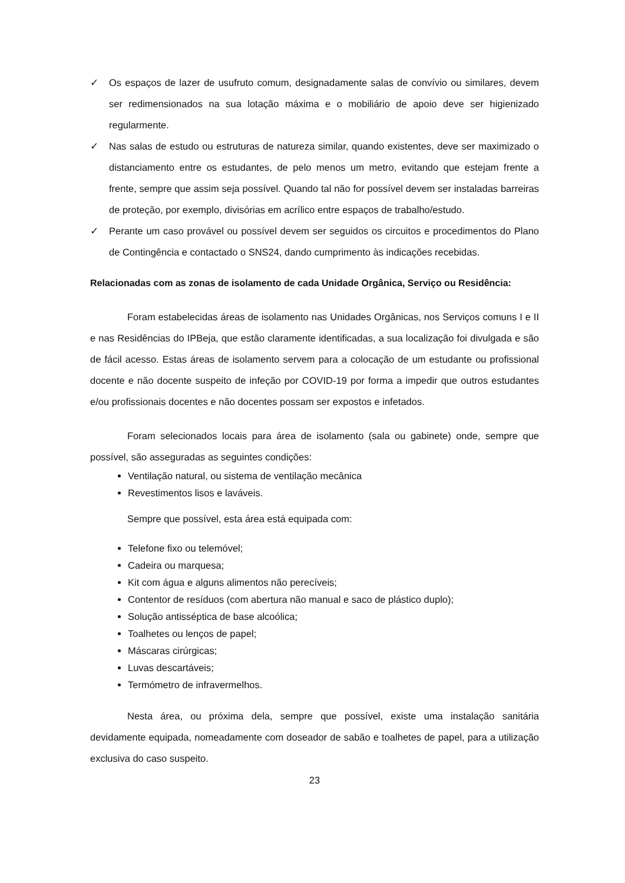✓ Os espaços de lazer de usufruto comum, designadamente salas de convívio ou similares, devem ser redimensionados na sua lotação máxima e o mobiliário de apoio deve ser higienizado regularmente.
✓ Nas salas de estudo ou estruturas de natureza similar, quando existentes, deve ser maximizado o distanciamento entre os estudantes, de pelo menos um metro, evitando que estejam frente a frente, sempre que assim seja possível. Quando tal não for possível devem ser instaladas barreiras de proteção, por exemplo, divisórias em acrílico entre espaços de trabalho/estudo.
✓ Perante um caso provável ou possível devem ser seguidos os circuitos e procedimentos do Plano de Contingência e contactado o SNS24, dando cumprimento às indicações recebidas.
Relacionadas com as zonas de isolamento de cada Unidade Orgânica, Serviço ou Residência:
Foram estabelecidas áreas de isolamento nas Unidades Orgânicas, nos Serviços comuns I e II e nas Residências do IPBeja, que estão claramente identificadas, a sua localização foi divulgada e são de fácil acesso. Estas áreas de isolamento servem para a colocação de um estudante ou profissional docente e não docente suspeito de infeção por COVID-19 por forma a impedir que outros estudantes e/ou profissionais docentes e não docentes possam ser expostos e infetados.
Foram selecionados locais para área de isolamento (sala ou gabinete) onde, sempre que possível, são asseguradas as seguintes condições:
Ventilação natural, ou sistema de ventilação mecânica
Revestimentos lisos e laváveis.
Sempre que possível, esta área está equipada com:
Telefone fixo ou telemóvel;
Cadeira ou marquesa;
Kit com água e alguns alimentos não perecíveis;
Contentor de resíduos (com abertura não manual e saco de plástico duplo);
Solução antisséptica de base alcoólica;
Toalhetes ou lenços de papel;
Máscaras cirúrgicas;
Luvas descartáveis;
Termómetro de infravermelhos.
Nesta área, ou próxima dela, sempre que possível, existe uma instalação sanitária devidamente equipada, nomeadamente com doseador de sabão e toalhetes de papel, para a utilização exclusiva do caso suspeito.
23